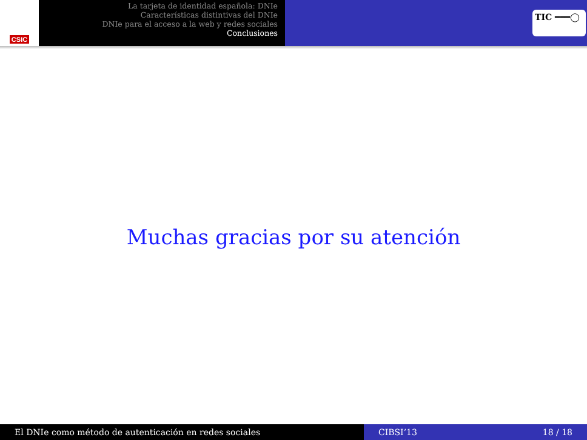CSIC
La tarjeta de identidad española: DNIe
Características distintivas del DNIe
DNIe para el acceso a la web y redes sociales
Conclusiones
TIC ━━━◯
Muchas gracias por su atención
El DNIe como método de autenticación en redes sociales CIBSI’13 18 / 18